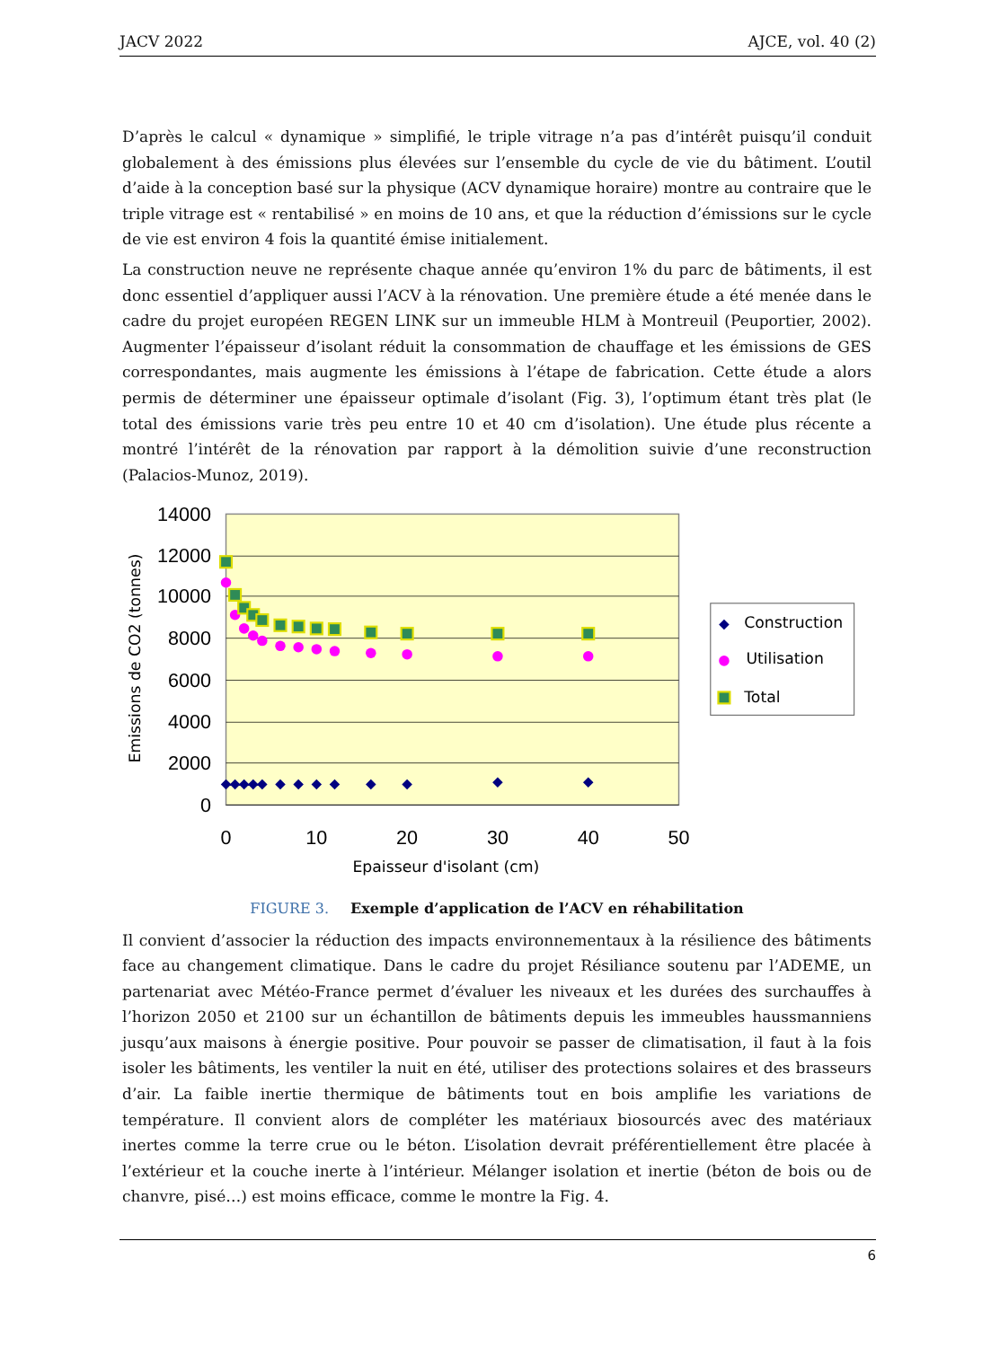JACV 2022 AJCE, vol. 40 (2)
D’après le calcul « dynamique » simplifié, le triple vitrage n’a pas d’intérêt puisqu’il conduit globalement à des émissions plus élevées sur l’ensemble du cycle de vie du bâtiment. L’outil d’aide à la conception basé sur la physique (ACV dynamique horaire) montre au contraire que le triple vitrage est « rentabilisé » en moins de 10 ans, et que la réduction d’émissions sur le cycle de vie est environ 4 fois la quantité émise initialement.
La construction neuve ne représente chaque année qu’environ 1% du parc de bâtiments, il est donc essentiel d’appliquer aussi l’ACV à la rénovation. Une première étude a été menée dans le cadre du projet européen REGEN LINK sur un immeuble HLM à Montreuil (Peuportier, 2002). Augmenter l’épaisseur d’isolant réduit la consommation de chauffage et les émissions de GES correspondantes, mais augmente les émissions à l’étape de fabrication. Cette étude a alors permis de déterminer une épaisseur optimale d’isolant (Fig. 3), l’optimum étant très plat (le total des émissions varie très peu entre 10 et 40 cm d’isolation). Une étude plus récente a montré l’intérêt de la rénovation par rapport à la démolition suivie d’une reconstruction (Palacios-Munoz, 2019).
14000
12000
10000
8000
6000
4000
2000
0
0
10
20
30
40
50
Epaisseur d'isolant (cm)
Emissions de CO2 (tonnes)
Construction
Utilisation
Total
FIGURE 3. Exemple d’application de l’ACV en réhabilitation
Il convient d’associer la réduction des impacts environnementaux à la résilience des bâtiments face au changement climatique. Dans le cadre du projet Résiliance soutenu par l’ADEME, un partenariat avec Météo-France permet d’évaluer les niveaux et les durées des surchauffes à l’horizon 2050 et 2100 sur un échantillon de bâtiments depuis les immeubles haussmanniens jusqu’aux maisons à énergie positive. Pour pouvoir se passer de climatisation, il faut à la fois isoler les bâtiments, les ventiler la nuit en été, utiliser des protections solaires et des brasseurs d’air. La faible inertie thermique de bâtiments tout en bois amplifie les variations de température. Il convient alors de compléter les matériaux biosourcés avec des matériaux inertes comme la terre crue ou le béton. L’isolation devrait préférentiellement être placée à l’extérieur et la couche inerte à l’intérieur. Mélanger isolation et inertie (béton de bois ou de chanvre, pisé…) est moins efficace, comme le montre la Fig. 4.
6